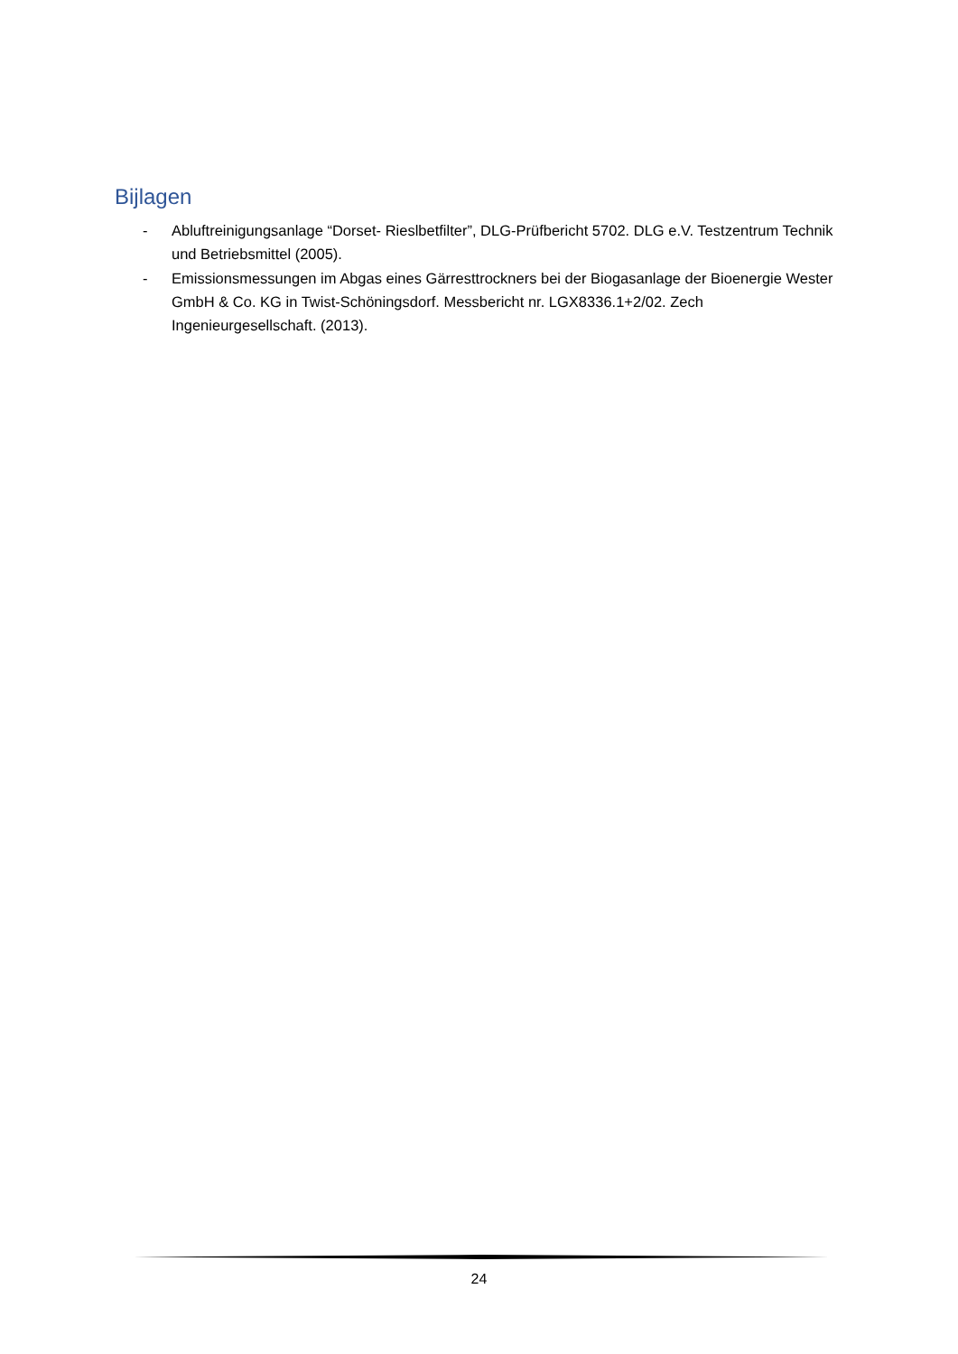Bijlagen
- Abluftreinigungsanlage “Dorset- Rieslbetfilter”, DLG-Prüfbericht 5702. DLG e.V. Testzentrum Technik und Betriebsmittel (2005).
- Emissionsmessungen im Abgas eines Gärresttrockners bei der Biogasanlage der Bioenergie Wester GmbH & Co. KG in Twist-Schöningsdorf. Messbericht nr. LGX8336.1+2/02. Zech Ingenieurgesellschaft. (2013).
24